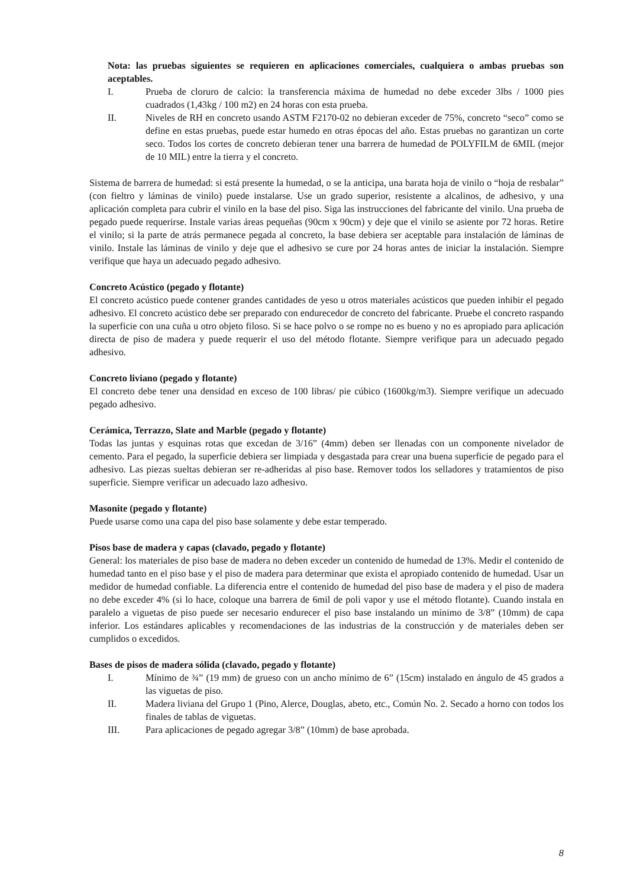Nota: las pruebas siguientes se requieren en aplicaciones comerciales, cualquiera o ambas pruebas son aceptables.
I. Prueba de cloruro de calcio: la transferencia máxima de humedad no debe exceder 3lbs / 1000 pies cuadrados (1,43kg / 100 m2) en 24 horas con esta prueba.
II. Niveles de RH en concreto usando ASTM F2170-02 no debieran exceder de 75%, concreto “seco” como se define en estas pruebas, puede estar humedo en otras épocas del año. Estas pruebas no garantizan un corte seco. Todos los cortes de concreto debieran tener una barrera de humedad de POLYFILM de 6MIL (mejor de 10 MIL) entre la tierra y el concreto.
Sistema de barrera de humedad: si está presente la humedad, o se la anticipa, una barata hoja de vinilo o “hoja de resbalar” (con fieltro y láminas de vinilo) puede instalarse. Use un grado superior, resistente a alcalinos, de adhesivo, y una aplicación completa para cubrir el vinilo en la base del piso. Siga las instrucciones del fabricante del vinilo. Una prueba de pegado puede requerirse. Instale varias áreas pequeñas (90cm x 90cm) y deje que el vinilo se asiente por 72 horas. Retire el vinilo; si la parte de atrás permanece pegada al concreto, la base debiera ser aceptable para instalación de láminas de vinilo. Instale las láminas de vinilo y deje que el adhesivo se cure por 24 horas antes de iniciar la instalación. Siempre verifique que haya un adecuado pegado adhesivo.
Concreto Acústico (pegado y flotante)
El concreto acústico puede contener grandes cantidades de yeso u otros materiales acústicos que pueden inhibir el pegado adhesivo. El concreto acústico debe ser preparado con endurecedor de concreto del fabricante. Pruebe el concreto raspando la superficie con una cuña u otro objeto filoso. Si se hace polvo o se rompe no es bueno y no es apropiado para aplicación directa de piso de madera y puede requerir el uso del método flotante. Siempre verifique para un adecuado pegado adhesivo.
Concreto liviano (pegado y flotante)
El concreto debe tener una densidad en exceso de 100 libras/ pie cúbico (1600kg/m3). Siempre verifique un adecuado pegado adhesivo.
Cerámica, Terrazzo, Slate and Marble (pegado y flotante)
Todas las juntas y esquinas rotas que excedan de 3/16” (4mm) deben ser llenadas con un componente nivelador de cemento. Para el pegado, la superficie debiera ser limpiada y desgastada para crear una buena superficie de pegado para el adhesivo. Las piezas sueltas debieran ser re-adheridas al piso base. Remover todos los selladores y tratamientos de piso superficie. Siempre verificar un adecuado lazo adhesivo.
Masonite (pegado y flotante)
Puede usarse como una capa del piso base solamente y debe estar temperado.
Pisos base de madera y capas (clavado, pegado y flotante)
General: los materiales de piso base de madera no deben exceder un contenido de humedad de 13%. Medir el contenido de humedad tanto en el piso base y el piso de madera para determinar que exista el apropiado contenido de humedad. Usar un medidor de humedad confiable. La diferencia entre el contenido de humedad del piso base de madera y el piso de madera no debe exceder 4% (si lo hace, coloque una barrera de 6mil de poli vapor y use el método flotante). Cuando instala en paralelo a viguetas de piso puede ser necesario endurecer el piso base instalando un mínimo de 3/8” (10mm) de capa inferior. Los estándares aplicables y recomendaciones de las industrias de la construcción y de materiales deben ser cumplidos o excedidos.
Bases de pisos de madera sólida (clavado, pegado y flotante)
I. Mínimo de ¾” (19 mm) de grueso con un ancho mínimo de 6” (15cm) instalado en ángulo de 45 grados a las viguetas de piso.
II. Madera liviana del Grupo 1 (Pino, Alerce, Douglas, abeto, etc., Común No. 2. Secado a horno con todos los finales de tablas de viguetas.
III. Para aplicaciones de pegado agregar 3/8” (10mm) de base aprobada.
8